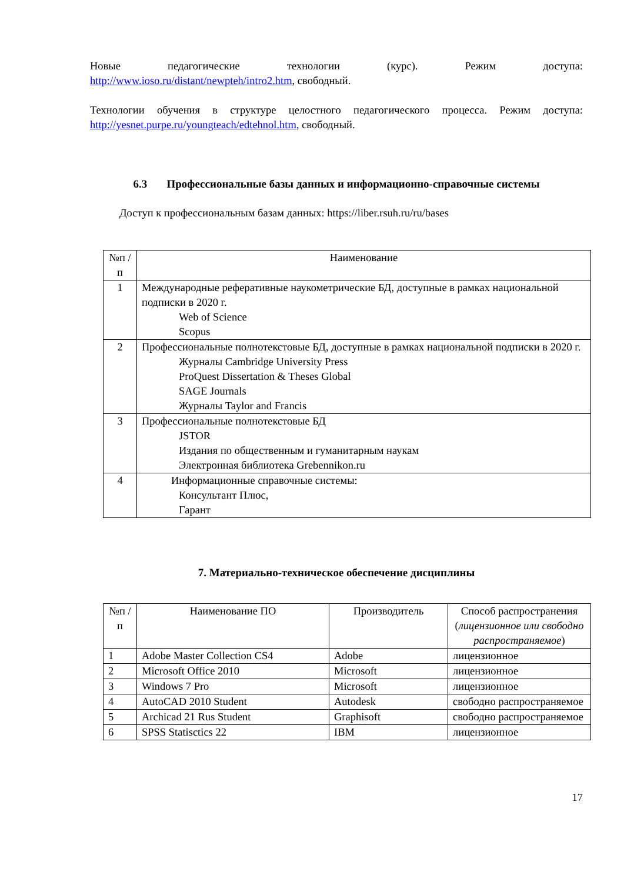Новые педагогические технологии (курс). Режим доступа:
http://www.ioso.ru/distant/newpteh/intro2.htm, свободный.
Технологии обучения в структуре целостного педагогического процесса. Режим доступа: http://yesnet.purpe.ru/youngteach/edtehnol.htm, свободный.
6.3 Профессиональные базы данных и информационно-справочные системы
Доступ к профессиональным базам данных: https://liber.rsuh.ru/ru/bases
| №п /п | Наименование |
| --- | --- |
| 1 | Международные реферативные наукометрические БД, доступные в рамках национальной подписки в 2020 г. Web of Science Scopus |
| 2 | Профессиональные полнотекстовые БД, доступные в рамках национальной подписки в 2020 г. Журналы Cambridge University Press ProQuest Dissertation & Theses Global SAGE Journals Журналы Taylor and Francis |
| 3 | Профессиональные полнотекстовые БД JSTOR Издания по общественным и гуманитарным наукам Электронная библиотека Grebennikon.ru |
| 4 | Информационные справочные системы: Консультант Плюс, Гарант |
7. Материально-техническое обеспечение дисциплины
| №п /п | Наименование ПО | Производитель | Способ распространения ( лицензионное или свободно распространяемое ) |
| --- | --- | --- | --- |
| 1 | Adobe Master Collection CS4 | Adobe | лицензионное |
| 2 | Microsoft Office 2010 | Microsoft | лицензионное |
| 3 | Windows 7 Pro | Microsoft | лицензионное |
| 4 | AutoCAD 2010 Student | Autodesk | свободно распространяемое |
| 5 | Archicad 21 Rus Student | Graphisoft | свободно распространяемое |
| 6 | SPSS Statisctics 22 | IBM | лицензионное |
17